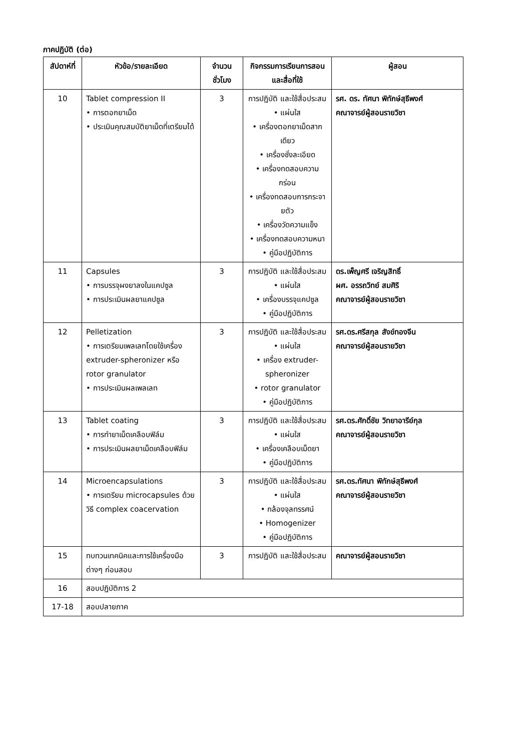ภาคปฏิบัติ (ต่อ)
| สัปดาห์ที่ | หัวข้อ/รายละเอียด | จำนวนชั่วโมง | กิจกรรมการเรียนการสอนและสื่อที่ใช้ | ผู้สอน |
| --- | --- | --- | --- | --- |
| 10 | Tablet compression II • การตอกยาเม็ด • ประเมินคุณสมบัติยาเม็ดที่เตรียมได้ | 3 | การปฏิบัติ และใช้สื่อประสม • แผ่นใส • เครื่องตอกยาเม็ดสากเดียว • เครื่องชั่งละเอียด • เครื่องทดสอบความกร่อน • เครื่องทดสอบการกระจายตัว • เครื่องวัดความแข็ง • เครื่องทดสอบความหนา • คู่มือปฏิบัติการ | รศ. ดร. ทัศนา พิทักษ์สุธีพงศ์ คณาจารย์ผู้สอนรายวิชา |
| 11 | Capsules • การบรรจุผงยาลงในแคปซูล • การประเมินผลยาแคปซูล | 3 | การปฏิบัติ และใช้สื่อประสม • แผ่นใส • เครื่องบรรจุแคปซูล • คู่มือปฏิบัติการ | ดร.เพ็ญศรี เจริญสิทธิ์ ผศ. อรรถวิทย์ สมศิริ คณาจารย์ผู้สอนรายวิชา |
| 12 | Pelletization • การเตรียมเพลเลทโดยใช้เครื่อง extruder-spheronizer หรือ rotor granulator • การประเมินผลเพลเลท | 3 | การปฏิบัติ และใช้สื่อประสม • แผ่นใส • เครื่อง extruder-spheronizer • rotor granulator • คู่มือปฏิบัติการ | รศ.ดร.ศรีสกุล สังข์ทองจีน คณาจารย์ผู้สอนรายวิชา |
| 13 | Tablet coating • การทำยาเม็ดเคลือบฟิล์ม • การประเมินผลยาเม็ดเคลือบฟิล์ม | 3 | การปฏิบัติ และใช้สื่อประสม • แผ่นใส • เครื่องเคลือบเม็ดยา • คู่มือปฏิบัติการ | รศ.ดร.ศักดิ์ชัย วิทยาอารีย์กุล คณาจารย์ผู้สอนรายวิชา |
| 14 | Microencapsulations • การเตรียม microcapsules ด้วยวิธี complex coacervation | 3 | การปฏิบัติ และใช้สื่อประสม • แผ่นใส • กล้องจุลทรรศน์ • Homogenizer • คู่มือปฏิบัติการ | รศ.ดร.ทัศนา พิทักษ์สุธีพงศ์ คณาจารย์ผู้สอนรายวิชา |
| 15 | ทบทวนเทคนิคและการใช้เครื่องมือต่างๆ ก่อนสอบ | 3 | การปฏิบัติ และใช้สื่อประสม | คณาจารย์ผู้สอนรายวิชา |
| 16 | สอบปฏิบัติการ 2 | | | |
| 17-18 | สอบปลายภาค | | | |